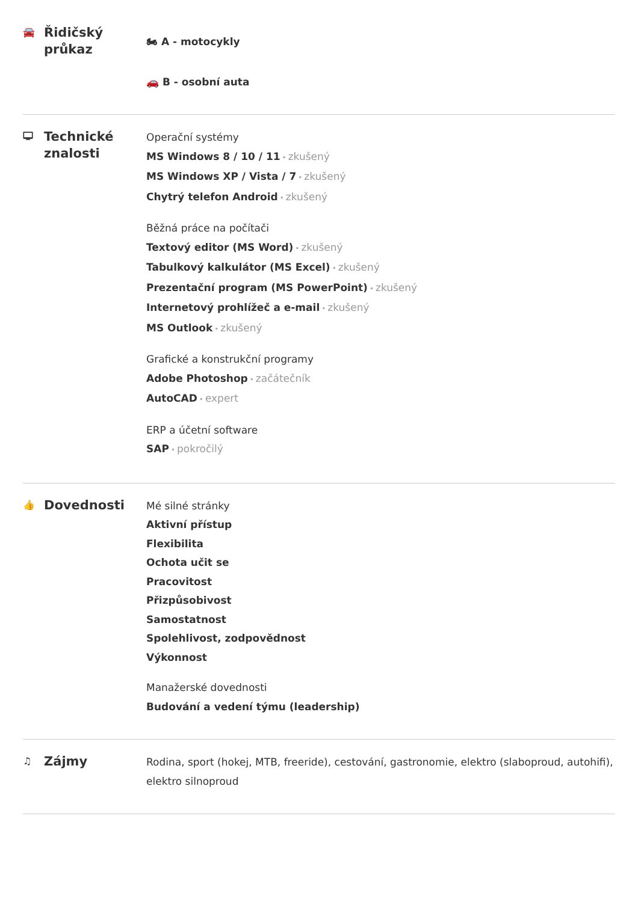🚘 Řidičský průkaz
🏍 A - motocykly
🚗 B - osobní auta
🖵 Technické znalosti
Operační systémy
MS Windows 8 / 10 / 11 • zkušený
MS Windows XP / Vista / 7 • zkušený
Chytrý telefon Android • zkušený
Běžná práce na počítači
Textový editor (MS Word) • zkušený
Tabulkový kalkulátor (MS Excel) • zkušený
Prezentační program (MS PowerPoint) • zkušený
Internetový prohlížeč a e-mail • zkušený
MS Outlook • zkušený
Grafické a konstrukční programy
Adobe Photoshop • začátečník
AutoCAD • expert
ERP a účetní software
SAP • pokročilý
👍 Dovednosti
Mé silné stránky
Aktivní přístup
Flexibilita
Ochota učit se
Pracovitost
Přizpůsobivost
Samostatnost
Spolehlivost, zodpovědnost
Výkonnost
Manažerské dovednosti
Budování a vedení týmu (leadership)
♫ Zájmy
Rodina, sport (hokej, MTB, freeride), cestování, gastronomie, elektro (slaboproud, autohifi), elektro silnoproud